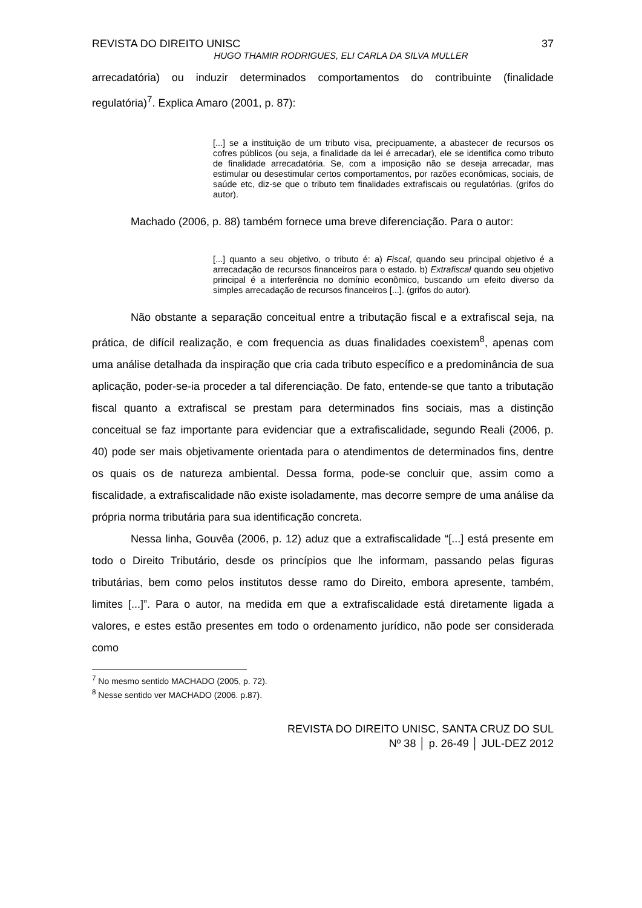REVISTA DO DIREITO UNISC 37
HUGO THAMIR RODRIGUES, ELI CARLA DA SILVA MULLER
arrecadatória) ou induzir determinados comportamentos do contribuinte (finalidade regulatória)<sup>7</sup>. Explica Amaro (2001, p. 87):
[...] se a instituição de um tributo visa, precipuamente, a abastecer de recursos os cofres públicos (ou seja, a finalidade da lei é arrecadar), ele se identifica como tributo de finalidade arrecadatória. Se, com a imposição não se deseja arrecadar, mas estimular ou desestimular certos comportamentos, por razões econômicas, sociais, de saúde etc, diz-se que o tributo tem finalidades extrafiscais ou regulatórias. (grifos do autor).
Machado (2006, p. 88) também fornece uma breve diferenciação. Para o autor:
[...] quanto a seu objetivo, o tributo é: a) Fiscal, quando seu principal objetivo é a arrecadação de recursos financeiros para o estado. b) Extrafiscal quando seu objetivo principal é a interferência no domínio econômico, buscando um efeito diverso da simples arrecadação de recursos financeiros [...]. (grifos do autor).
Não obstante a separação conceitual entre a tributação fiscal e a extrafiscal seja, na prática, de difícil realização, e com frequencia as duas finalidades coexistem<sup>8</sup>, apenas com uma análise detalhada da inspiração que cria cada tributo específico e a predominância de sua aplicação, poder-se-ia proceder a tal diferenciação. De fato, entende-se que tanto a tributação fiscal quanto a extrafiscal se prestam para determinados fins sociais, mas a distinção conceitual se faz importante para evidenciar que a extrafiscalidade, segundo Reali (2006, p. 40) pode ser mais objetivamente orientada para o atendimentos de determinados fins, dentre os quais os de natureza ambiental. Dessa forma, pode-se concluir que, assim como a fiscalidade, a extrafiscalidade não existe isoladamente, mas decorre sempre de uma análise da própria norma tributária para sua identificação concreta.
Nessa linha, Gouvêa (2006, p. 12) aduz que a extrafiscalidade “[...] está presente em todo o Direito Tributário, desde os princípios que lhe informam, passando pelas figuras tributárias, bem como pelos institutos desse ramo do Direito, embora apresente, também, limites [...]”. Para o autor, na medida em que a extrafiscalidade está diretamente ligada a valores, e estes estão presentes em todo o ordenamento jurídico, não pode ser considerada como
<sup>7</sup> No mesmo sentido MACHADO (2005, p. 72).
<sup>8</sup> Nesse sentido ver MACHADO (2006. p.87).
REVISTA DO DIREITO UNISC, SANTA CRUZ DO SUL
Nº 38 │ p. 26-49 │ JUL-DEZ 2012